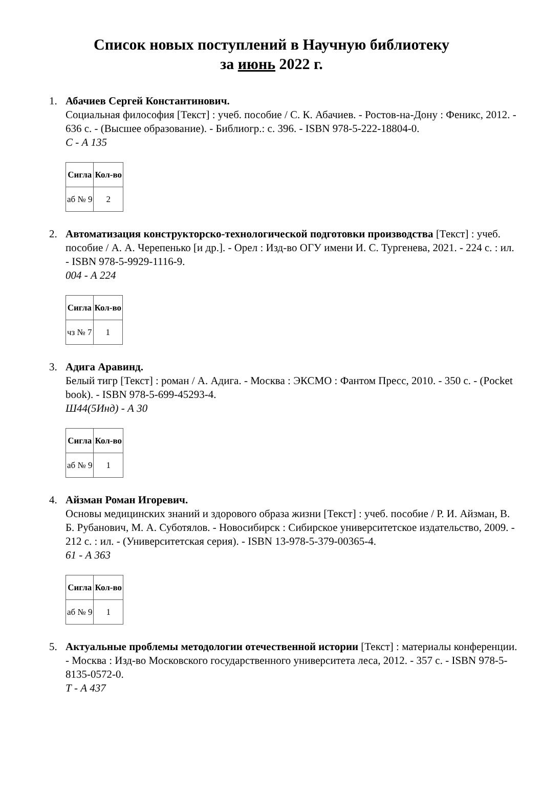Список новых поступлений в Научную библиотеку
за июнь 2022 г.
1. Абачиев Сергей Константинович.
Социальная философия [Текст] : учеб. пособие / С. К. Абачиев. - Ростов-на-Дону : Феникс, 2012. - 636 с. - (Высшее образование). - Библиогр.: с. 396. - ISBN 978-5-222-18804-0.
С - А 135
| Сигла | Кол-во |
| --- | --- |
| аб № 9 | 2 |
2. Автоматизация конструкторско-технологической подготовки производства [Текст] : учеб. пособие / А. А. Черепенько [и др.]. - Орел : Изд-во ОГУ имени И. С. Тургенева, 2021. - 224 с. : ил. - ISBN 978-5-9929-1116-9.
004 - А 224
| Сигла | Кол-во |
| --- | --- |
| чз № 7 | 1 |
3. Адига Аравинд.
Белый тигр [Текст] : роман / А. Адига. - Москва : ЭКСМО : Фантом Пресс, 2010. - 350 с. - (Pocket book). - ISBN 978-5-699-45293-4.
Ш44(5Инд) - А 30
| Сигла | Кол-во |
| --- | --- |
| аб № 9 | 1 |
4. Айзман Роман Игоревич.
Основы медицинских знаний и здорового образа жизни [Текст] : учеб. пособие / Р. И. Айзман, В. Б. Рубанович, М. А. Суботялов. - Новосибирск : Сибирское университетское издательство, 2009. - 212 с. : ил. - (Университетская серия). - ISBN 13-978-5-379-00365-4.
61 - А 363
| Сигла | Кол-во |
| --- | --- |
| аб № 9 | 1 |
5. Актуальные проблемы методологии отечественной истории [Текст] : материалы конференции. - Москва : Изд-во Московского государственного университета леса, 2012. - 357 с. - ISBN 978-5-8135-0572-0.
Т - А 437